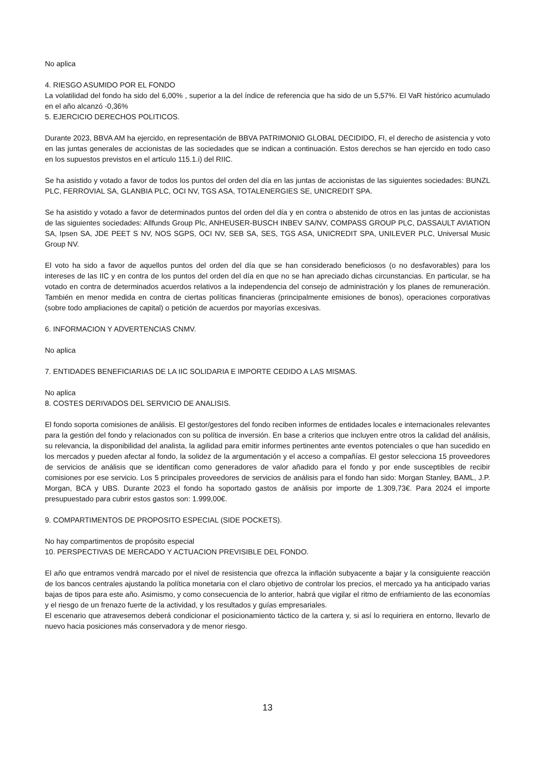No aplica
4. RIESGO ASUMIDO POR EL FONDO
La volatilidad del fondo ha sido del 6,00% , superior a la del índice de referencia que ha sido de un 5,57%. El VaR histórico acumulado en el año alcanzó -0,36%
5. EJERCICIO DERECHOS POLITICOS.
Durante 2023, BBVA AM ha ejercido, en representación de BBVA PATRIMONIO GLOBAL DECIDIDO, FI, el derecho de asistencia y voto en las juntas generales de accionistas de las sociedades que se indican a continuación. Estos derechos se han ejercido en todo caso en los supuestos previstos en el artículo 115.1.i) del RIIC.
Se ha asistido y votado a favor de todos los puntos del orden del día en las juntas de accionistas de las siguientes sociedades: BUNZL PLC, FERROVIAL SA, GLANBIA PLC, OCI NV, TGS ASA, TOTALENERGIES SE, UNICREDIT SPA.
Se ha asistido y votado a favor de determinados puntos del orden del día y en contra o abstenido de otros en las juntas de accionistas de las siguientes sociedades: Allfunds Group Plc, ANHEUSER-BUSCH INBEV SA/NV, COMPASS GROUP PLC, DASSAULT AVIATION SA, Ipsen SA, JDE PEET S NV, NOS SGPS, OCI NV, SEB SA, SES, TGS ASA, UNICREDIT SPA, UNILEVER PLC, Universal Music Group NV.
El voto ha sido a favor de aquellos puntos del orden del día que se han considerado beneficiosos (o no desfavorables) para los intereses de las IIC y en contra de los puntos del orden del día en que no se han apreciado dichas circunstancias. En particular, se ha votado en contra de determinados acuerdos relativos a la independencia del consejo de administración y los planes de remuneración. También en menor medida en contra de ciertas políticas financieras (principalmente emisiones de bonos), operaciones corporativas (sobre todo ampliaciones de capital) o petición de acuerdos por mayorías excesivas.
6. INFORMACION Y ADVERTENCIAS CNMV.
No aplica
7. ENTIDADES BENEFICIARIAS DE LA IIC SOLIDARIA E IMPORTE CEDIDO A LAS MISMAS.
No aplica
8. COSTES DERIVADOS DEL SERVICIO DE ANALISIS.
El fondo soporta comisiones de análisis. El gestor/gestores del fondo reciben informes de entidades locales e internacionales relevantes para la gestión del fondo y relacionados con su política de inversión. En base a criterios que incluyen entre otros la calidad del análisis, su relevancia, la disponibilidad del analista, la agilidad para emitir informes pertinentes ante eventos potenciales o que han sucedido en los mercados y pueden afectar al fondo, la solidez de la argumentación y el acceso a compañías. El gestor selecciona 15 proveedores de servicios de análisis que se identifican como generadores de valor añadido para el fondo y por ende susceptibles de recibir comisiones por ese servicio. Los 5 principales proveedores de servicios de análisis para el fondo han sido: Morgan Stanley, BAML, J.P. Morgan, BCA y UBS. Durante 2023 el fondo ha soportado gastos de análisis por importe de 1.309,73€. Para 2024 el importe presupuestado para cubrir estos gastos son: 1.999,00€.
9. COMPARTIMENTOS DE PROPOSITO ESPECIAL (SIDE POCKETS).
No hay compartimentos de propósito especial
10. PERSPECTIVAS DE MERCADO Y ACTUACION PREVISIBLE DEL FONDO.
El año que entramos vendrá marcado por el nivel de resistencia que ofrezca la inflación subyacente a bajar y la consiguiente reacción de los bancos centrales ajustando la política monetaria con el claro objetivo de controlar los precios, el mercado ya ha anticipado varias bajas de tipos para este año. Asimismo, y como consecuencia de lo anterior, habrá que vigilar el ritmo de enfriamiento de las economías y el riesgo de un frenazo fuerte de la actividad, y los resultados y guías empresariales.
El escenario que atravesemos deberá condicionar el posicionamiento táctico de la cartera y, si así lo requiriera en entorno, llevarlo de nuevo hacia posiciones más conservadora y de menor riesgo.
13